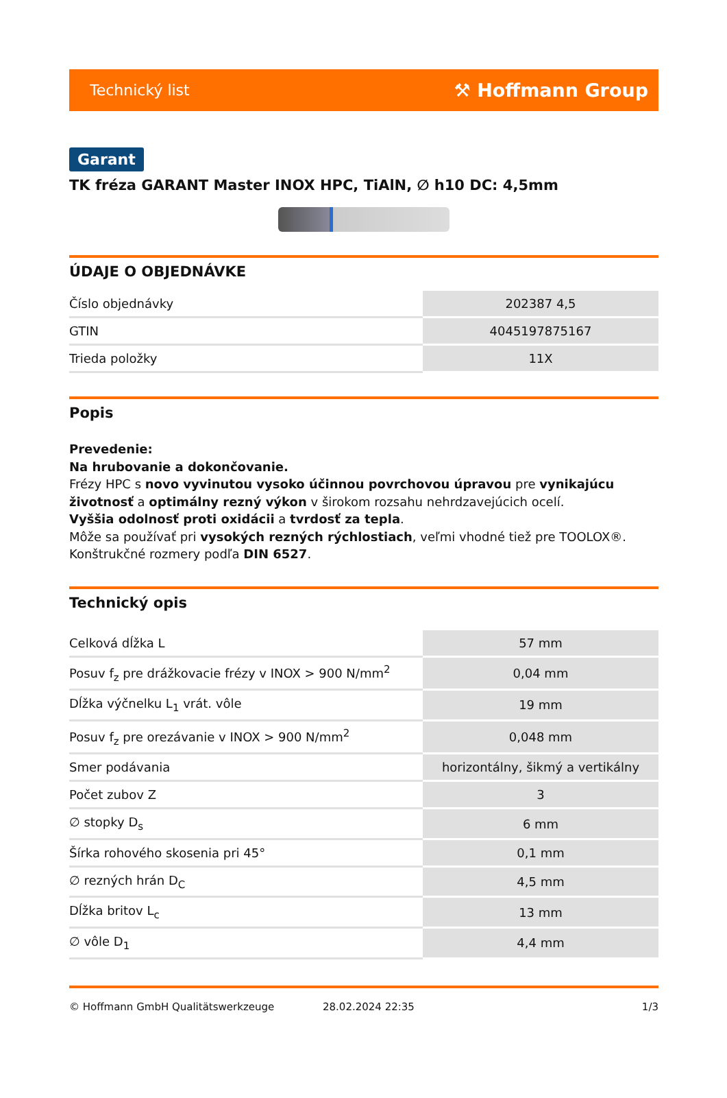Technický list ⚒ Hoffmann Group
Garant
TK fréza GARANT Master INOX HPC, TiAlN, ∅ h10 DC: 4,5mm
ÚDAJE O OBJEDNÁVKE
| Číslo objednávky | 202387 4,5 |
| GTIN | 4045197875167 |
| Trieda položky | 11X |
Popis
Prevedenie:
Na hrubovanie a dokončovanie.
Frézy HPC s novo vyvinutou vysoko účinnou povrchovou úpravou pre vynikajúcu životnosť a optimálny rezný výkon v širokom rozsahu nehrdzavejúcich ocelí.
Vyššia odolnosť proti oxidácii a tvrdosť za tepla.
Môže sa používať pri vysokých rezných rýchlostiach, veľmi vhodné tiež pre TOOLOX®.
Konštrukčné rozmery podľa DIN 6527.
Technický opis
| Celková dĺžka L | 57 mm |
| Posuv f<sub>z</sub> pre drážkovacie frézy v INOX > 900 N/mm<sup>2</sup> | 0,04 mm |
| Dĺžka výčnelku L<sub>1</sub> vrát. vôle | 19 mm |
| Posuv f<sub>z</sub> pre orezávanie v INOX > 900 N/mm<sup>2</sup> | 0,048 mm |
| Smer podávania | horizontálny, šikmý a vertikálny |
| Počet zubov Z | 3 |
| ∅ stopky D<sub>s</sub> | 6 mm |
| Šírka rohového skosenia pri 45° | 0,1 mm |
| ∅ rezných hrán D<sub>C</sub> | 4,5 mm |
| Dĺžka britov L<sub>c</sub> | 13 mm |
| ∅ vôle D<sub>1</sub> | 4,4 mm |
© Hoffmann GmbH Qualitätswerkzeuge 28.02.2024 22:35 1/3